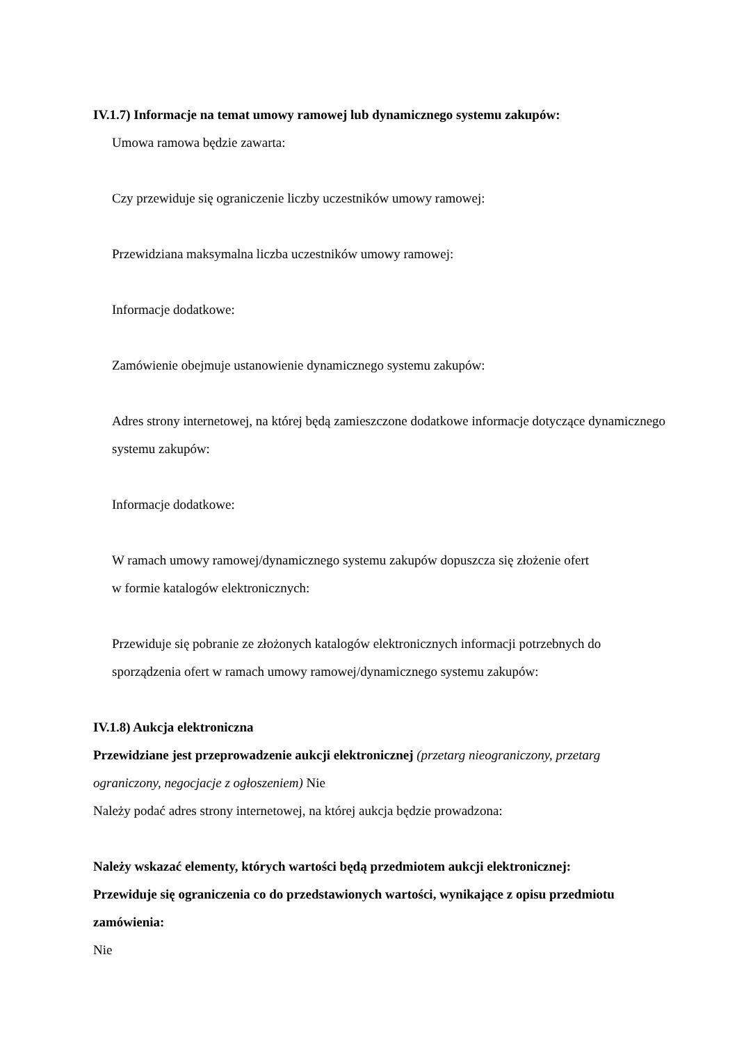IV.1.7) Informacje na temat umowy ramowej lub dynamicznego systemu zakupów:
Umowa ramowa będzie zawarta:
Czy przewiduje się ograniczenie liczby uczestników umowy ramowej:
Przewidziana maksymalna liczba uczestników umowy ramowej:
Informacje dodatkowe:
Zamówienie obejmuje ustanowienie dynamicznego systemu zakupów:
Adres strony internetowej, na której będą zamieszczone dodatkowe informacje dotyczące dynamicznego systemu zakupów:
Informacje dodatkowe:
W ramach umowy ramowej/dynamicznego systemu zakupów dopuszcza się złożenie ofert
w formie katalogów elektronicznych:
Przewiduje się pobranie ze złożonych katalogów elektronicznych informacji potrzebnych do sporządzenia ofert w ramach umowy ramowej/dynamicznego systemu zakupów:
IV.1.8) Aukcja elektroniczna
Przewidziane jest przeprowadzenie aukcji elektronicznej (przetarg nieograniczony, przetarg ograniczony, negocjacje z ogłoszeniem) Nie
Należy podać adres strony internetowej, na której aukcja będzie prowadzona:
Należy wskazać elementy, których wartości będą przedmiotem aukcji elektronicznej:
Przewiduje się ograniczenia co do przedstawionych wartości, wynikające z opisu przedmiotu zamówienia:
Nie